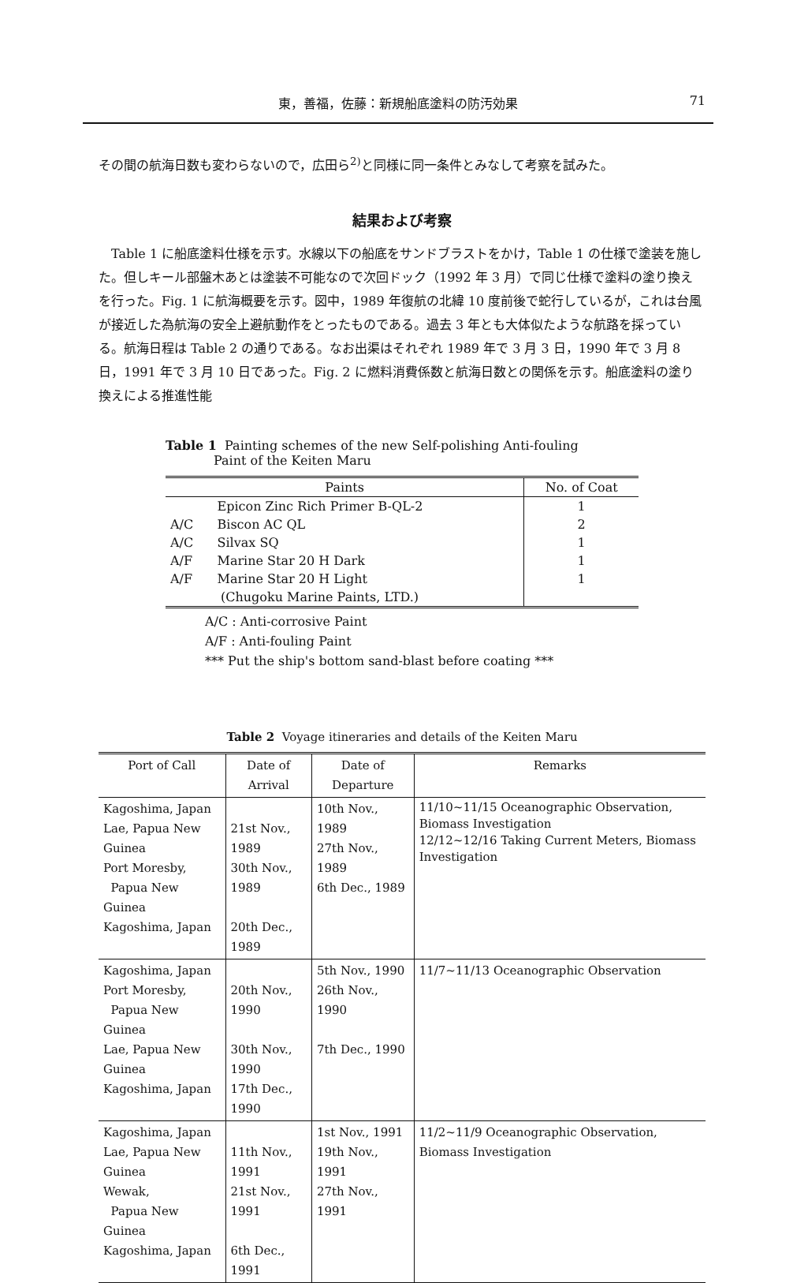東，善福，佐藤：新規船底塗料の防汚効果
71
その間の航海日数も変わらないので，広田ら<sup>2)</sup>と同様に同一条件とみなして考察を試みた。
結果および考察
Table 1 に船底塗料仕様を示す。水線以下の船底をサンドブラストをかけ，Table 1 の仕様で塗装を施した。但しキール部盤木あとは塗装不可能なので次回ドック（1992 年 3 月）で同じ仕様で塗料の塗り換えを行った。Fig. 1 に航海概要を示す。図中，1989 年復航の北緯 10 度前後で蛇行しているが，これは台風が接近した為航海の安全上避航動作をとったものである。過去 3 年とも大体似たような航路を採っている。航海日程は Table 2 の通りである。なお出渠はそれぞれ 1989 年で 3 月 3 日，1990 年で 3 月 8 日，1991 年で 3 月 10 日であった。Fig. 2 に燃料消費係数と航海日数との関係を示す。船底塗料の塗り換えによる推進性能
Table 1 Painting schemes of the new Self-polishing Anti-fouling
Paint of the Keiten Maru
| Paints | | No. of Coat |
| --- | --- | --- |
| | Epicon Zinc Rich Primer B-QL-2 | 1 |
| A/C | Biscon AC QL | 2 |
| A/C | Silvax SQ | 1 |
| A/F | Marine Star 20 H Dark | 1 |
| A/F | Marine Star 20 H Light | 1 |
| (Chugoku Marine Paints, LTD.) | | |
A/C : Anti-corrosive Paint
A/F : Anti-fouling Paint
*** Put the ship's bottom sand-blast before coating ***
Table 2 Voyage itineraries and details of the Keiten Maru
| Port of Call | Date of Arrival | Date of Departure | Remarks |
| --- | --- | --- | --- |
| Kagoshima, Japan Lae, Papua New Guinea Port Moresby, Papua New Guinea Kagoshima, Japan | 21st Nov., 1989 30th Nov., 1989 20th Dec., 1989 | 10th Nov., 1989 27th Nov., 1989 6th Dec., 1989 | 11/10~11/15 Oceanographic Observation, Biomass Investigation 12/12~12/16 Taking Current Meters, Biomass Investigation |
| Kagoshima, Japan Port Moresby, Papua New Guinea Lae, Papua New Guinea Kagoshima, Japan | 20th Nov., 1990 30th Nov., 1990 17th Dec., 1990 | 5th Nov., 1990 26th Nov., 1990 7th Dec., 1990 | 11/7~11/13 Oceanographic Observation |
| Kagoshima, Japan Lae, Papua New Guinea Wewak, Papua New Guinea Kagoshima, Japan | 11th Nov., 1991 21st Nov., 1991 6th Dec., 1991 | 1st Nov., 1991 19th Nov., 1991 27th Nov., 1991 | 11/2~11/9 Oceanographic Observation, Biomass Investigation |